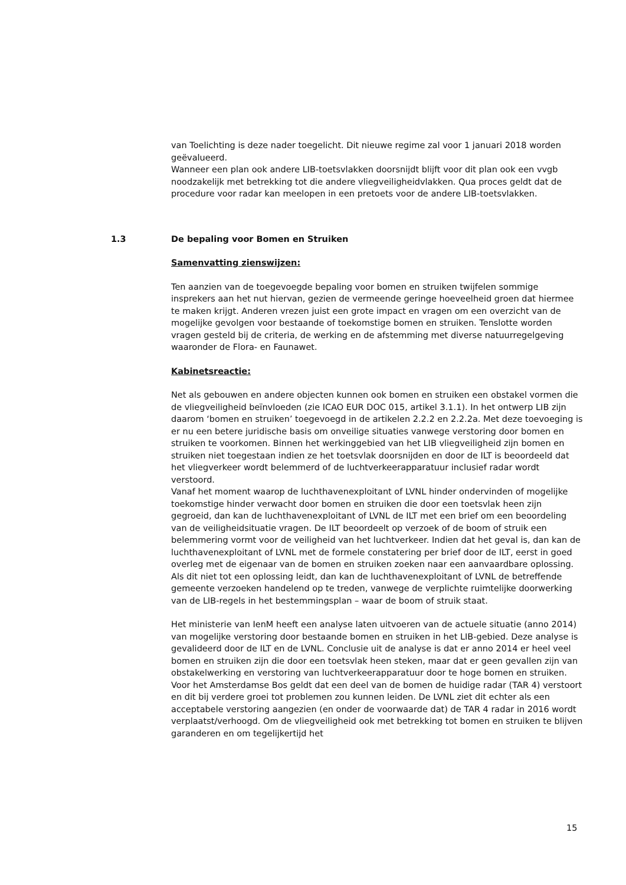van Toelichting is deze nader toegelicht. Dit nieuwe regime zal voor 1 januari 2018 worden geëvalueerd.
Wanneer een plan ook andere LIB-toetsvlakken doorsnijdt blijft voor dit plan ook een vvgb noodzakelijk met betrekking tot die andere vliegveiligheidvlakken. Qua proces geldt dat de procedure voor radar kan meelopen in een pretoets voor de andere LIB-toetsvlakken.
1.3 De bepaling voor Bomen en Struiken
Samenvatting zienswijzen:
Ten aanzien van de toegevoegde bepaling voor bomen en struiken twijfelen sommige insprekers aan het nut hiervan, gezien de vermeende geringe hoeveelheid groen dat hiermee te maken krijgt. Anderen vrezen juist een grote impact en vragen om een overzicht van de mogelijke gevolgen voor bestaande of toekomstige bomen en struiken. Tenslotte worden vragen gesteld bij de criteria, de werking en de afstemming met diverse natuurregelgeving waaronder de Flora- en Faunawet.
Kabinetsreactie:
Net als gebouwen en andere objecten kunnen ook bomen en struiken een obstakel vormen die de vliegveiligheid beïnvloeden (zie ICAO EUR DOC 015, artikel 3.1.1). In het ontwerp LIB zijn daarom ‘bomen en struiken’ toegevoegd in de artikelen 2.2.2 en 2.2.2a. Met deze toevoeging is er nu een betere juridische basis om onveilige situaties vanwege verstoring door bomen en struiken te voorkomen. Binnen het werkinggebied van het LIB vliegveiligheid zijn bomen en struiken niet toegestaan indien ze het toetsvlak doorsnijden en door de ILT is beoordeeld dat het vliegverkeer wordt belemmerd of de luchtverkeerapparatuur inclusief radar wordt verstoord.
Vanaf het moment waarop de luchthavenexploitant of LVNL hinder ondervinden of mogelijke toekomstige hinder verwacht door bomen en struiken die door een toetsvlak heen zijn gegroeid, dan kan de luchthavenexploitant of LVNL de ILT met een brief om een beoordeling van de veiligheidsituatie vragen. De ILT beoordeelt op verzoek of de boom of struik een belemmering vormt voor de veiligheid van het luchtverkeer. Indien dat het geval is, dan kan de luchthavenexploitant of LVNL met de formele constatering per brief door de ILT, eerst in goed overleg met de eigenaar van de bomen en struiken zoeken naar een aanvaardbare oplossing. Als dit niet tot een oplossing leidt, dan kan de luchthavenexploitant of LVNL de betreffende gemeente verzoeken handelend op te treden, vanwege de verplichte ruimtelijke doorwerking van de LIB-regels in het bestemmingsplan – waar de boom of struik staat.
Het ministerie van IenM heeft een analyse laten uitvoeren van de actuele situatie (anno 2014) van mogelijke verstoring door bestaande bomen en struiken in het LIB-gebied. Deze analyse is gevalideerd door de ILT en de LVNL. Conclusie uit de analyse is dat er anno 2014 er heel veel bomen en struiken zijn die door een toetsvlak heen steken, maar dat er geen gevallen zijn van obstakelwerking en verstoring van luchtverkeerapparatuur door te hoge bomen en struiken. Voor het Amsterdamse Bos geldt dat een deel van de bomen de huidige radar (TAR 4) verstoort en dit bij verdere groei tot problemen zou kunnen leiden. De LVNL ziet dit echter als een acceptabele verstoring aangezien (en onder de voorwaarde dat) de TAR 4 radar in 2016 wordt verplaatst/verhoogd. Om de vliegveiligheid ook met betrekking tot bomen en struiken te blijven garanderen en om tegelijkertijd het
15